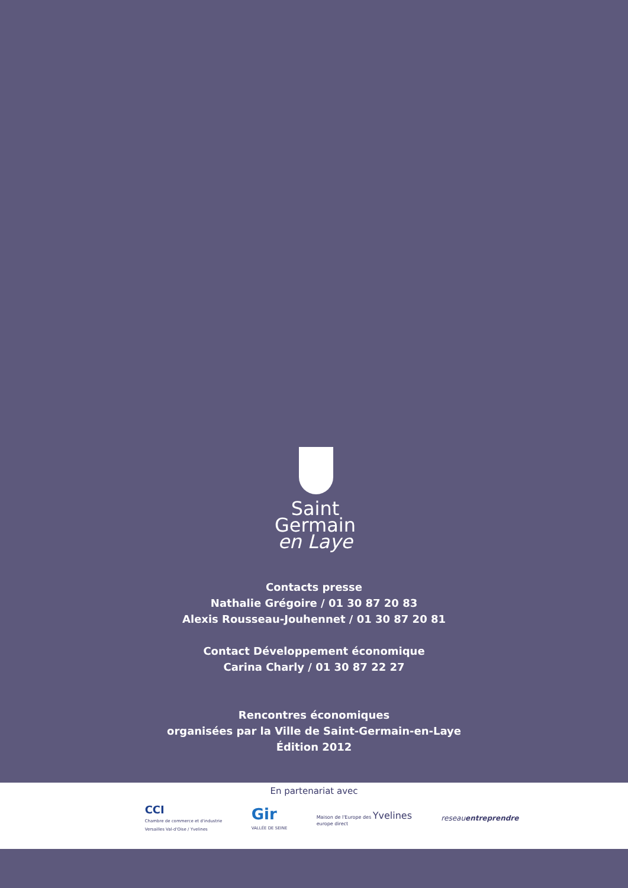Saint
Germain
en Laye
Contacts presse
Nathalie Grégoire / 01 30 87 20 83
Alexis Rousseau-Jouhennet / 01 30 87 20 81
Contact Développement économique
Carina Charly / 01 30 87 22 27
Rencontres économiques
organisées par la Ville de Saint-Germain-en-Laye
Édition 2012
En partenariat avec
CCI
Chambre de commerce et d'industrie
Versailles Val-d'Oise / Yvelines
Gir
VALLÉE DE SEINE
Maison de l'Europe des Yvelines
europe direct
reseauentreprendre